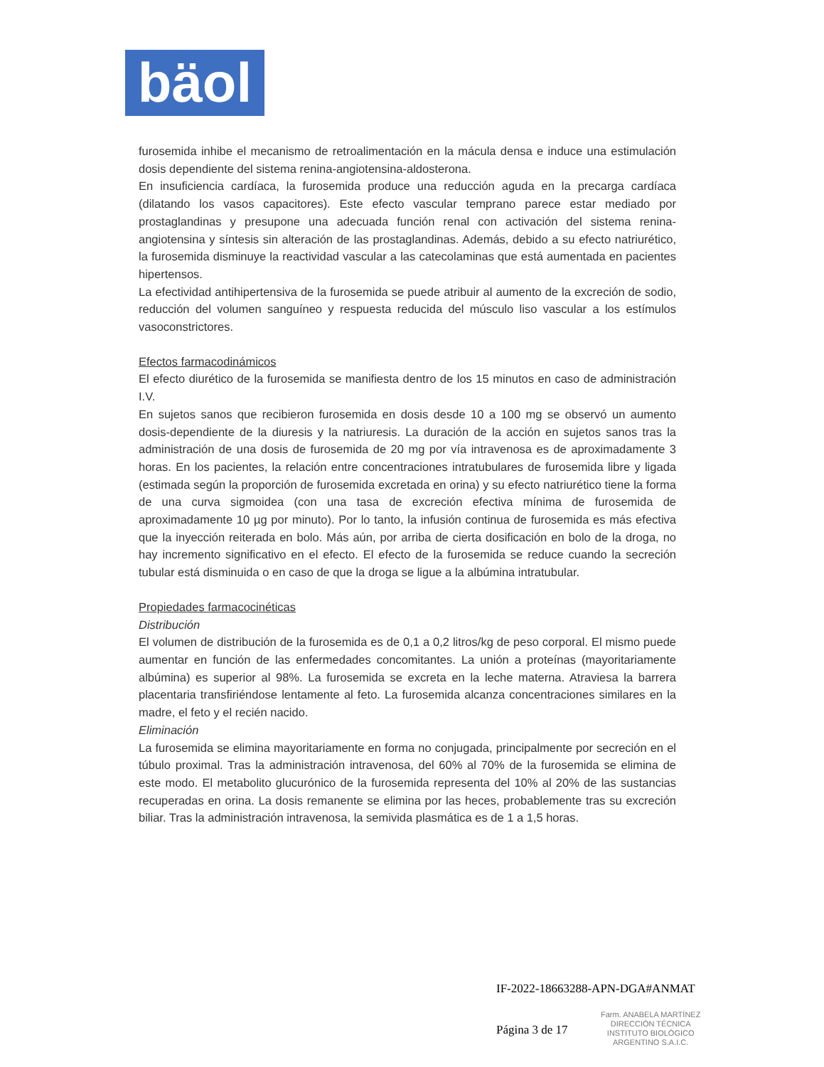bäol
furosemida inhibe el mecanismo de retroalimentación en la mácula densa e induce una estimulación dosis dependiente del sistema renina-angiotensina-aldosterona.
En insuficiencia cardíaca, la furosemida produce una reducción aguda en la precarga cardíaca (dilatando los vasos capacitores). Este efecto vascular temprano parece estar mediado por prostaglandinas y presupone una adecuada función renal con activación del sistema renina-angiotensina y síntesis sin alteración de las prostaglandinas. Además, debido a su efecto natriurético, la furosemida disminuye la reactividad vascular a las catecolaminas que está aumentada en pacientes hipertensos.
La efectividad antihipertensiva de la furosemida se puede atribuir al aumento de la excreción de sodio, reducción del volumen sanguíneo y respuesta reducida del músculo liso vascular a los estímulos vasoconstrictores.
Efectos farmacodinámicos
El efecto diurético de la furosemida se manifiesta dentro de los 15 minutos en caso de administración I.V.
En sujetos sanos que recibieron furosemida en dosis desde 10 a 100 mg se observó un aumento dosis-dependiente de la diuresis y la natriuresis. La duración de la acción en sujetos sanos tras la administración de una dosis de furosemida de 20 mg por vía intravenosa es de aproximadamente 3 horas. En los pacientes, la relación entre concentraciones intratubulares de furosemida libre y ligada (estimada según la proporción de furosemida excretada en orina) y su efecto natriurético tiene la forma de una curva sigmoidea (con una tasa de excreción efectiva mínima de furosemida de aproximadamente 10 µg por minuto). Por lo tanto, la infusión continua de furosemida es más efectiva que la inyección reiterada en bolo. Más aún, por arriba de cierta dosificación en bolo de la droga, no hay incremento significativo en el efecto. El efecto de la furosemida se reduce cuando la secreción tubular está disminuida o en caso de que la droga se ligue a la albúmina intratubular.
Propiedades farmacocinéticas
Distribución
El volumen de distribución de la furosemida es de 0,1 a 0,2 litros/kg de peso corporal. El mismo puede aumentar en función de las enfermedades concomitantes. La unión a proteínas (mayoritariamente albúmina) es superior al 98%. La furosemida se excreta en la leche materna. Atraviesa la barrera placentaria transfiriéndose lentamente al feto. La furosemida alcanza concentraciones similares en la madre, el feto y el recién nacido.
Eliminación
La furosemida se elimina mayoritariamente en forma no conjugada, principalmente por secreción en el túbulo proximal. Tras la administración intravenosa, del 60% al 70% de la furosemida se elimina de este modo. El metabolito glucurónico de la furosemida representa del 10% al 20% de las sustancias recuperadas en orina. La dosis remanente se elimina por las heces, probablemente tras su excreción biliar. Tras la administración intravenosa, la semivida plasmática es de 1 a 1,5 horas.
IF-2022-18663288-APN-DGA#ANMAT
Página 3 de 17
Farm. ANABELA MARTÍNEZ
DIRECCIÓN TÉCNICA
INSTITUTO BIOLÓGICO
ARGENTINO S.A.I.C.